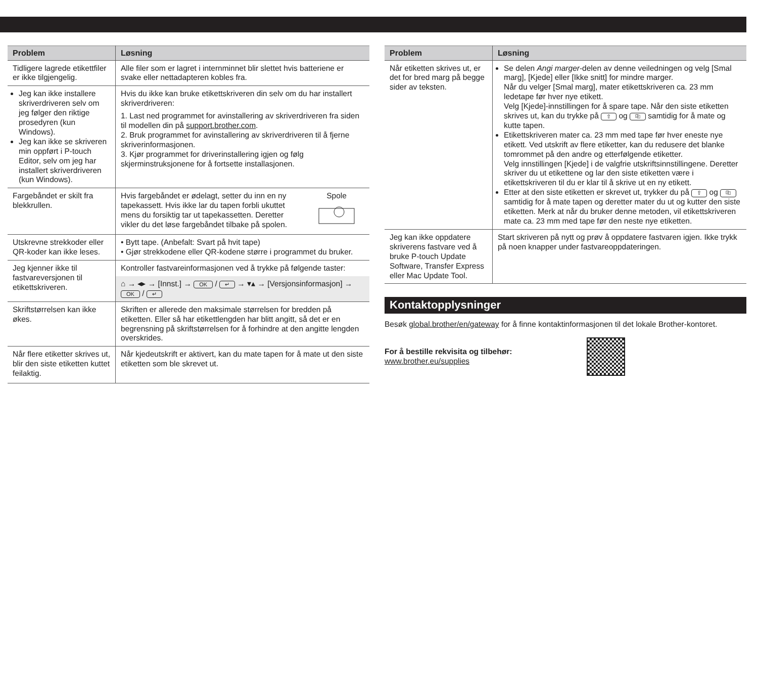| Problem | Løsning |
| --- | --- |
| Tidligere lagrede etikettfiler er ikke tilgjengelig. | Alle filer som er lagret i internminnet blir slettet hvis batteriene er svake eller nettadapteren kobles fra. |
| Jeg kan ikke installere skriverdriveren selv om jeg følger den riktige prosedyren (kun Windows). Jeg kan ikke se skriveren min oppført i P-touch Editor, selv om jeg har installert skriverdriveren (kun Windows). | Hvis du ikke kan bruke etikettskriveren din selv om du har installert skriverdriveren: 1. Last ned programmet for avinstallering av skriverdriveren fra siden til modellen din på support.brother.com . 2. Bruk programmet for avinstallering av skriverdriveren til å fjerne skriverinformasjonen. 3. Kjør programmet for driverinstallering igjen og følg skjerminstruksjonene for å fortsette installasjonen. |
| Fargebåndet er skilt fra blekkrullen. | Hvis fargebåndet er ødelagt, setter du inn en ny tapekassett. Hvis ikke lar du tapen forbli ukuttet mens du forsiktig tar ut tapekassetten. Deretter vikler du det løse fargebåndet tilbake på spolen. Spole |
| Utskrevne strekkoder eller QR-koder kan ikke leses. | • Bytt tape. (Anbefalt: Svart på hvit tape) • Gjør strekkodene eller QR-kodene større i programmet du bruker. |
| Jeg kjenner ikke til fastvareversjonen til etikettskriveren. | Kontroller fastvareinformasjonen ved å trykke på følgende taster: ⌂ → ◂▸ → [Innst.] → OK / ↵ → ▾▴ → [Versjonsinformasjon] → OK / ↵ |
| Skriftstørrelsen kan ikke økes. | Skriften er allerede den maksimale størrelsen for bredden på etiketten. Eller så har etikettlengden har blitt angitt, så det er en begrensning på skriftstørrelsen for å forhindre at den angitte lengden overskrides. |
| Når flere etiketter skrives ut, blir den siste etiketten kuttet feilaktig. | Når kjedeutskrift er aktivert, kan du mate tapen for å mate ut den siste etiketten som ble skrevet ut. |
| Problem | Løsning |
| --- | --- |
| Når etiketten skrives ut, er det for bred marg på begge sider av teksten. | Se delen Angi marger -delen av denne veiledningen og velg [Smal marg], [Kjede] eller [Ikke snitt] for mindre marger. Når du velger [Smal marg], mater etikettskriveren ca. 23 mm ledetape før hver nye etikett. Velg [Kjede]-innstillingen for å spare tape. Når den siste etiketten skrives ut, kan du trykke på ⇧ og ⎘ samtidig for å mate og kutte tapen. Etikettskriveren mater ca. 23 mm med tape før hver eneste nye etikett. Ved utskrift av flere etiketter, kan du redusere det blanke tomrommet på den andre og etterfølgende etiketter. Velg innstillingen [Kjede] i de valgfrie utskriftsinnstillingene. Deretter skriver du ut etikettene og lar den siste etiketten være i etikettskriveren til du er klar til å skrive ut en ny etikett. Etter at den siste etiketten er skrevet ut, trykker du på ⇧ og ⎘ samtidig for å mate tapen og deretter mater du ut og kutter den siste etiketten. Merk at når du bruker denne metoden, vil etikettskriveren mate ca. 23 mm med tape før den neste nye etiketten. |
| Jeg kan ikke oppdatere skriverens fastvare ved å bruke P-touch Update Software, Transfer Express eller Mac Update Tool. | Start skriveren på nytt og prøv å oppdatere fastvaren igjen. Ikke trykk på noen knapper under fastvareoppdateringen. |
Kontaktopplysninger
Besøk global.brother/en/gateway for å finne kontaktinformasjonen til det lokale Brother-kontoret.
For å bestille rekvisita og tilbehør:
www.brother.eu/supplies